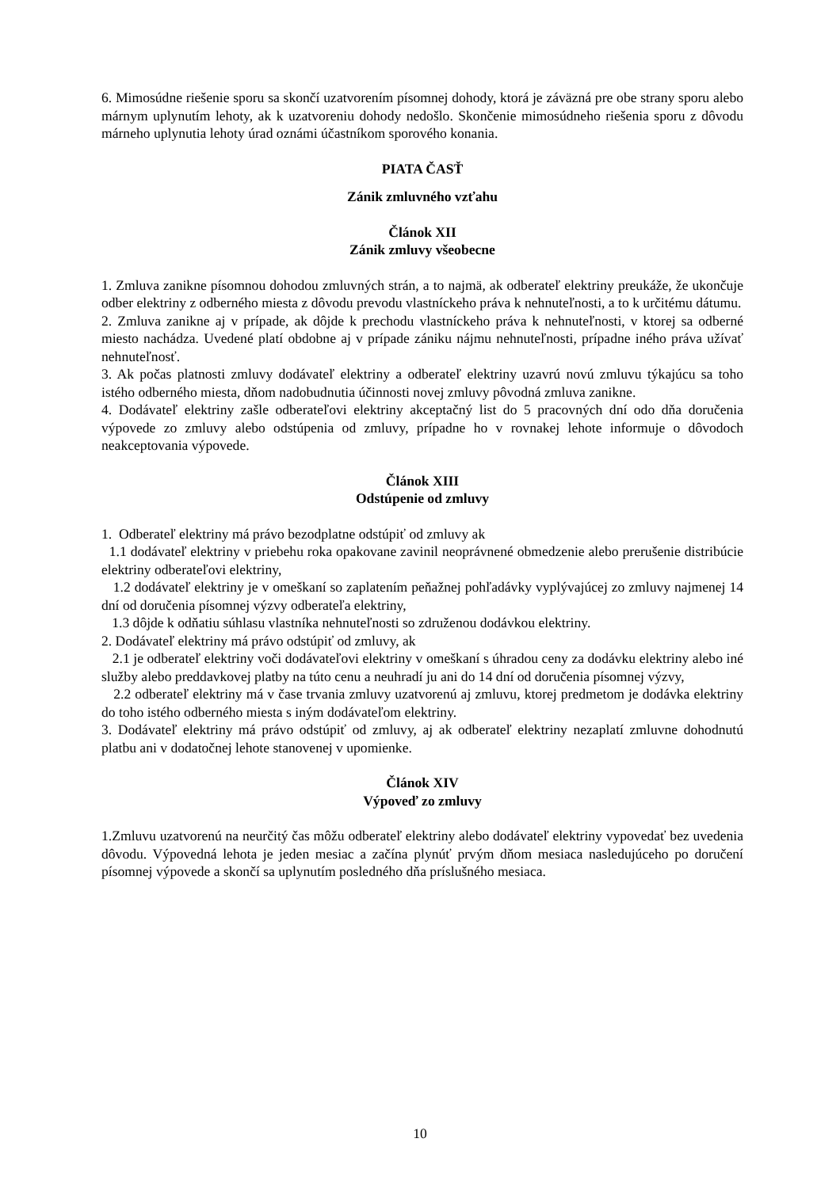6. Mimosúdne riešenie sporu sa skončí uzatvorením písomnej dohody, ktorá je záväzná pre obe strany sporu alebo márnym uplynutím lehoty, ak k uzatvoreniu dohody nedošlo. Skončenie mimosúdneho riešenia sporu z dôvodu márneho uplynutia lehoty úrad oznámi účastníkom sporového konania.
PIATA ČASŤ
Zánik zmluvného vzťahu
Článok XII
Zánik zmluvy všeobecne
1. Zmluva zanikne písomnou dohodou zmluvných strán, a to najmä, ak odberateľ elektriny preukáže, že ukončuje odber elektriny z odberného miesta z dôvodu prevodu vlastníckeho práva k nehnuteľnosti, a to k určitému dátumu.
2. Zmluva zanikne aj v prípade, ak dôjde k prechodu vlastníckeho práva k nehnuteľnosti, v ktorej sa odberné miesto nachádza. Uvedené platí obdobne aj v prípade zániku nájmu nehnuteľnosti, prípadne iného práva užívať nehnuteľnosť.
3. Ak počas platnosti zmluvy dodávateľ elektriny a odberateľ elektriny uzavrú novú zmluvu týkajúcu sa toho istého odberného miesta, dňom nadobudnutia účinnosti novej zmluvy pôvodná zmluva zanikne.
4. Dodávateľ elektriny zašle odberateľovi elektriny akceptačný list do 5 pracovných dní odo dňa doručenia výpovede zo zmluvy alebo odstúpenia od zmluvy, prípadne ho v rovnakej lehote informuje o dôvodoch neakceptovania výpovede.
Článok XIII
Odstúpenie od zmluvy
1. Odberateľ elektriny má právo bezodplatne odstúpiť od zmluvy ak
1.1 dodávateľ elektriny v priebehu roka opakovane zavinil neoprávnené obmedzenie alebo prerušenie distribúcie elektriny odberateľovi elektriny,
1.2 dodávateľ elektriny je v omeškaní so zaplatením peňažnej pohľadávky vyplývajúcej zo zmluvy najmenej 14 dní od doručenia písomnej výzvy odberateľa elektriny,
1.3 dôjde k odňatiu súhlasu vlastníka nehnuteľnosti so združenou dodávkou elektriny.
2. Dodávateľ elektriny má právo odstúpiť od zmluvy, ak
2.1 je odberateľ elektriny voči dodávateľovi elektriny v omeškaní s úhradou ceny za dodávku elektriny alebo iné služby alebo preddavkovej platby na túto cenu a neuhradí ju ani do 14 dní od doručenia písomnej výzvy,
2.2 odberateľ elektriny má v čase trvania zmluvy uzatvorenú aj zmluvu, ktorej predmetom je dodávka elektriny do toho istého odberného miesta s iným dodávateľom elektriny.
3. Dodávateľ elektriny má právo odstúpiť od zmluvy, aj ak odberateľ elektriny nezaplatí zmluvne dohodnutú platbu ani v dodatočnej lehote stanovenej v upomienke.
Článok XIV
Výpoveď zo zmluvy
1.Zmluvu uzatvorenú na neurčitý čas môžu odberateľ elektriny alebo dodávateľ elektriny vypovedať bez uvedenia dôvodu. Výpovedná lehota je jeden mesiac a začína plynúť prvým dňom mesiaca nasledujúceho po doručení písomnej výpovede a skončí sa uplynutím posledného dňa príslušného mesiaca.
10